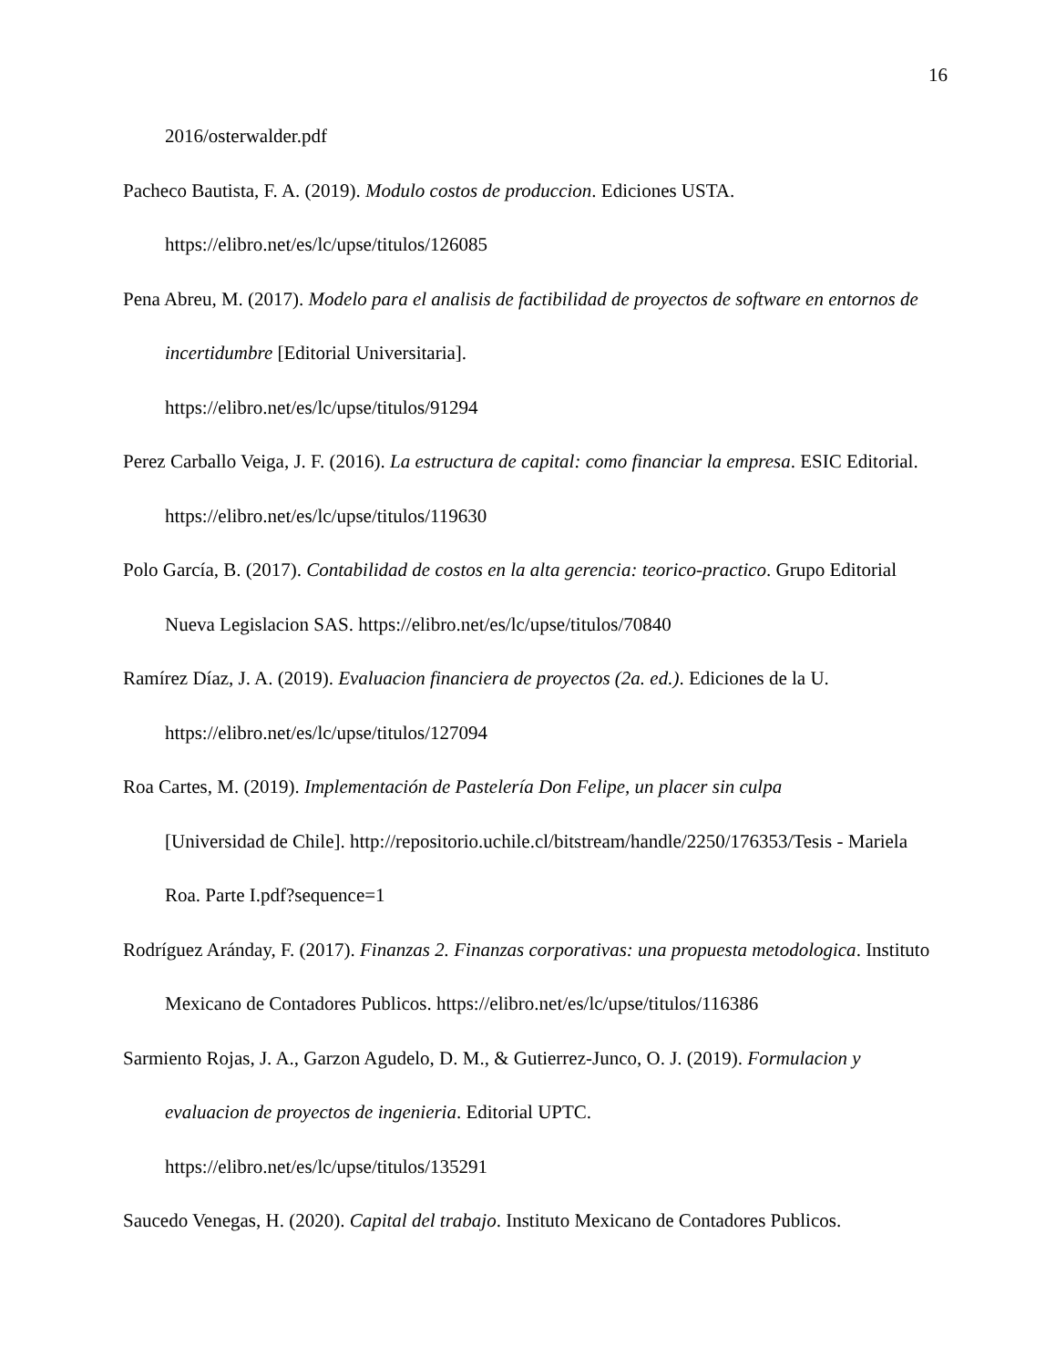16
2016/osterwalder.pdf
Pacheco Bautista, F. A. (2019). Modulo costos de produccion. Ediciones USTA. https://elibro.net/es/lc/upse/titulos/126085
Pena Abreu, M. (2017). Modelo para el analisis de factibilidad de proyectos de software en entornos de incertidumbre [Editorial Universitaria].
https://elibro.net/es/lc/upse/titulos/91294
Perez Carballo Veiga, J. F. (2016). La estructura de capital: como financiar la empresa. ESIC Editorial. https://elibro.net/es/lc/upse/titulos/119630
Polo García, B. (2017). Contabilidad de costos en la alta gerencia: teorico-practico. Grupo Editorial Nueva Legislacion SAS. https://elibro.net/es/lc/upse/titulos/70840
Ramírez Díaz, J. A. (2019). Evaluacion financiera de proyectos (2a. ed.). Ediciones de la U. https://elibro.net/es/lc/upse/titulos/127094
Roa Cartes, M. (2019). Implementación de Pastelería Don Felipe, un placer sin culpa
[Universidad de Chile]. http://repositorio.uchile.cl/bitstream/handle/2250/176353/Tesis - Mariela Roa. Parte I.pdf?sequence=1
Rodríguez Aránday, F. (2017). Finanzas 2. Finanzas corporativas: una propuesta metodologica. Instituto Mexicano de Contadores Publicos. https://elibro.net/es/lc/upse/titulos/116386
Sarmiento Rojas, J. A., Garzon Agudelo, D. M., & Gutierrez-Junco, O. J. (2019). Formulacion y evaluacion de proyectos de ingenieria. Editorial UPTC.
https://elibro.net/es/lc/upse/titulos/135291
Saucedo Venegas, H. (2020). Capital del trabajo. Instituto Mexicano de Contadores Publicos.